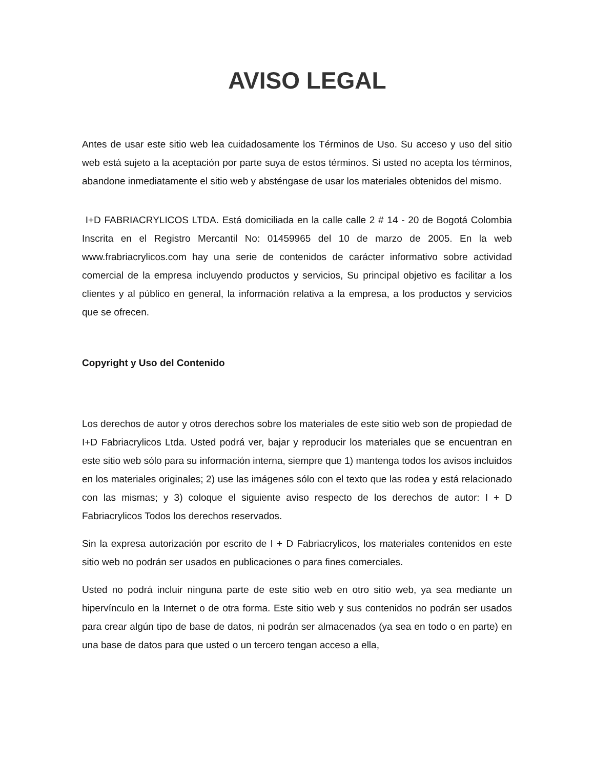AVISO LEGAL
Antes de usar este sitio web lea cuidadosamente los Términos de Uso. Su acceso y uso del sitio web está sujeto a la aceptación por parte suya de estos términos. Si usted no acepta los términos, abandone inmediatamente el sitio web y absténgase de usar los materiales obtenidos del mismo.
I+D FABRIACRYLICOS LTDA. Está domiciliada en la calle calle 2 # 14 - 20 de Bogotá Colombia Inscrita en el Registro Mercantil No: 01459965 del 10 de marzo de 2005. En la web www.frabriacrylicos.com hay una serie de contenidos de carácter informativo sobre actividad comercial de la empresa incluyendo productos y servicios, Su principal objetivo es facilitar a los clientes y al público en general, la información relativa a la empresa, a los productos y servicios que se ofrecen.
Copyright y Uso del Contenido
Los derechos de autor y otros derechos sobre los materiales de este sitio web son de propiedad de I+D Fabriacrylicos Ltda. Usted podrá ver, bajar y reproducir los materiales que se encuentran en este sitio web sólo para su información interna, siempre que 1) mantenga todos los avisos incluidos en los materiales originales; 2) use las imágenes sólo con el texto que las rodea y está relacionado con las mismas; y 3) coloque el siguiente aviso respecto de los derechos de autor: I + D Fabriacrylicos Todos los derechos reservados.
Sin la expresa autorización por escrito de I + D Fabriacrylicos, los materiales contenidos en este sitio web no podrán ser usados en publicaciones o para fines comerciales.
Usted no podrá incluir ninguna parte de este sitio web en otro sitio web, ya sea mediante un hipervínculo en la Internet o de otra forma. Este sitio web y sus contenidos no podrán ser usados para crear algún tipo de base de datos, ni podrán ser almacenados (ya sea en todo o en parte) en una base de datos para que usted o un tercero tengan acceso a ella,